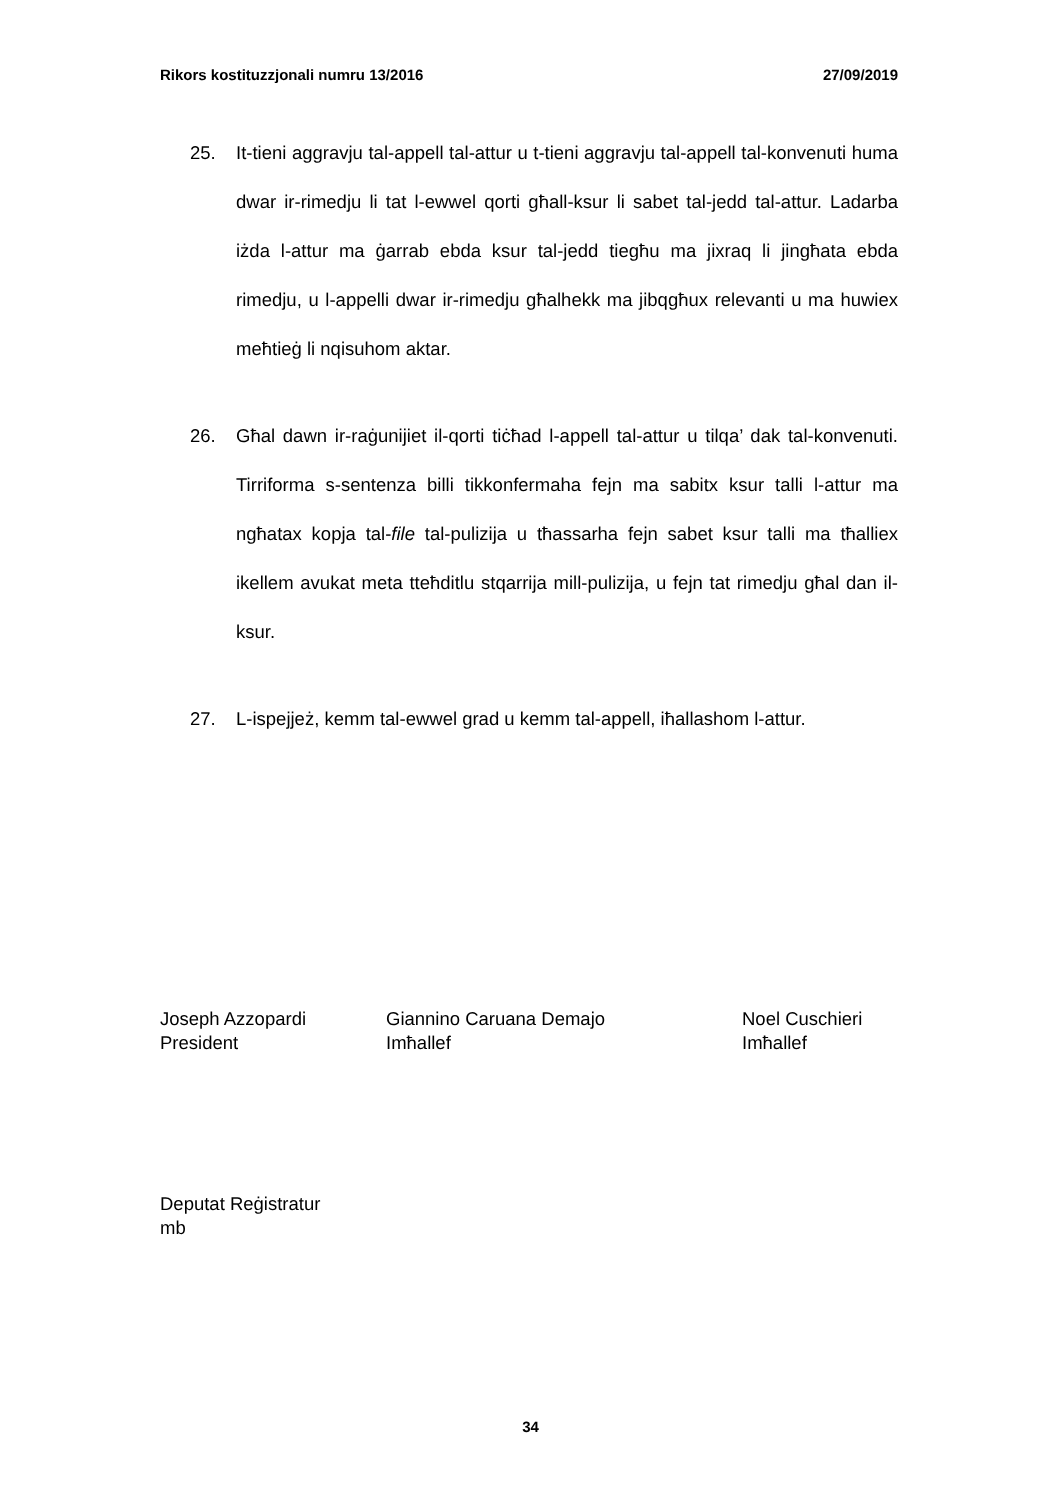Rikors kostituzzjonali numru 13/2016 27/09/2019
25. It-tieni aggravju tal-appell tal-attur u t-tieni aggravju tal-appell tal-konvenuti huma dwar ir-rimedju li tat l-ewwel qorti għall-ksur li sabet tal-jedd tal-attur. Ladarba iżda l-attur ma ġarrab ebda ksur tal-jedd tiegħu ma jixraq li jingħata ebda rimedju, u l-appelli dwar ir-rimedju għalhekk ma jibqgħux relevanti u ma huwiex meħtieġ li nqisuhom aktar.
26. Għal dawn ir-raġunijiet il-qorti tiċħad l-appell tal-attur u tilqa’ dak tal-konvenuti. Tirriforma s-sentenza billi tikkonfermaha fejn ma sabitx ksur talli l-attur ma ngħatax kopja tal-file tal-pulizija u tħassarha fejn sabet ksur talli ma tħalliex ikellem avukat meta tteħditlu stqarrija mill-pulizija, u fejn tat rimedju għal dan il-ksur.
27. L-ispejjeż, kemm tal-ewwel grad u kemm tal-appell, iħallashom l-attur.
Joseph Azzopardi
President
Giannino Caruana Demajo
Imħallef
Noel Cuschieri
Imħallef
Deputat Reġistratur
mb
34